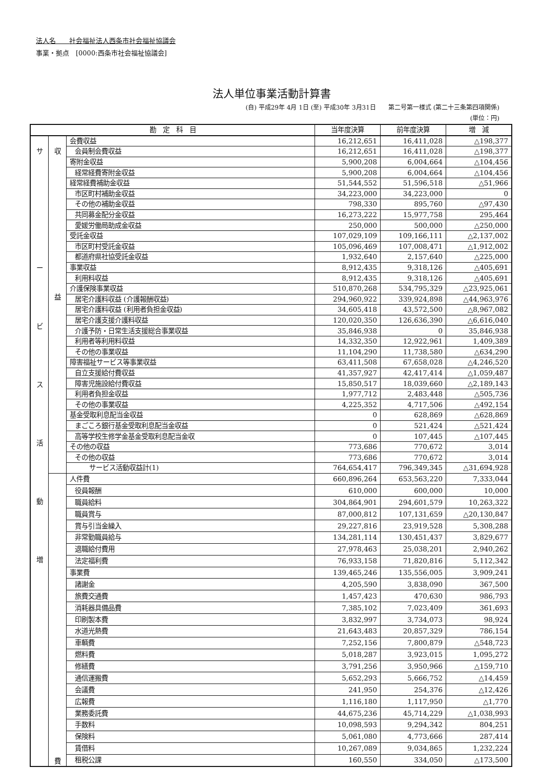法人名　　社会福祉法人西条市社会福祉協議会
事業・拠点　[0000:西条市社会福祉協議会]
法人単位事業活動計算書
(自) 平成29年 4月 1日 (至) 平成30年 3月31日　　第二号第一様式 (第二十三条第四項関係)
(単位：円)
| 勘 定 科 目 | | | 当年度決算 | 前年度決算 | 増 減 |
| --- | --- | --- | --- | --- | --- |
| サ ー ビ ス 活 動 増 | 収 益 | 会費収益 | 16,212,651 | 16,411,028 | △198,377 |
| | | 会員制会費収益 | 16,212,651 | 16,411,028 | △198,377 |
| | | 寄附金収益 | 5,900,208 | 6,004,664 | △104,456 |
| | | 経常経費寄附金収益 | 5,900,208 | 6,004,664 | △104,456 |
| | | 経常経費補助金収益 | 51,544,552 | 51,596,518 | △51,966 |
| | | 市区町村補助金収益 | 34,223,000 | 34,223,000 | 0 |
| | | その他の補助金収益 | 798,330 | 895,760 | △97,430 |
| | | 共同募金配分金収益 | 16,273,222 | 15,977,758 | 295,464 |
| | | 愛媛労働局助成金収益 | 250,000 | 500,000 | △250,000 |
| | | 受託金収益 | 107,029,109 | 109,166,111 | △2,137,002 |
| | | 市区町村受託金収益 | 105,096,469 | 107,008,471 | △1,912,002 |
| | | 都道府県社協受託金収益 | 1,932,640 | 2,157,640 | △225,000 |
| | | 事業収益 | 8,912,435 | 9,318,126 | △405,691 |
| | | 利用料収益 | 8,912,435 | 9,318,126 | △405,691 |
| | | 介護保険事業収益 | 510,870,268 | 534,795,329 | △23,925,061 |
| | | 居宅介護料収益 (介護報酬収益) | 294,960,922 | 339,924,898 | △44,963,976 |
| | | 居宅介護料収益 (利用者負担金収益) | 34,605,418 | 43,572,500 | △8,967,082 |
| | | 居宅介護支援介護料収益 | 120,020,350 | 126,636,390 | △6,616,040 |
| | | 介護予防・日常生活支援総合事業収益 | 35,846,938 | 0 | 35,846,938 |
| | | 利用者等利用料収益 | 14,332,350 | 12,922,961 | 1,409,389 |
| | | その他の事業収益 | 11,104,290 | 11,738,580 | △634,290 |
| | | 障害福祉サービス等事業収益 | 63,411,508 | 67,658,028 | △4,246,520 |
| | | 自立支援給付費収益 | 41,357,927 | 42,417,414 | △1,059,487 |
| | | 障害児施設給付費収益 | 15,850,517 | 18,039,660 | △2,189,143 |
| | | 利用者負担金収益 | 1,977,712 | 2,483,448 | △505,736 |
| | | その他の事業収益 | 4,225,352 | 4,717,506 | △492,154 |
| | | 基金受取利息配当金収益 | 0 | 628,869 | △628,869 |
| | | まごころ銀行基金受取利息配当金収益 | 0 | 521,424 | △521,424 |
| | | 高等学校生修学金基金受取利息配当金収 | 0 | 107,445 | △107,445 |
| | | その他の収益 | 773,686 | 770,672 | 3,014 |
| | | その他の収益 | 773,686 | 770,672 | 3,014 |
| | | サービス活動収益計(1) | 764,654,417 | 796,349,345 | △31,694,928 |
| | 費 | 人件費 | 660,896,264 | 653,563,220 | 7,333,044 |
| | | 役員報酬 | 610,000 | 600,000 | 10,000 |
| | | 職員給料 | 304,864,901 | 294,601,579 | 10,263,322 |
| | | 職員賞与 | 87,000,812 | 107,131,659 | △20,130,847 |
| | | 賞与引当金繰入 | 29,227,816 | 23,919,528 | 5,308,288 |
| | | 非常勤職員給与 | 134,281,114 | 130,451,437 | 3,829,677 |
| | | 退職給付費用 | 27,978,463 | 25,038,201 | 2,940,262 |
| | | 法定福利費 | 76,933,158 | 71,820,816 | 5,112,342 |
| | | 事業費 | 139,465,246 | 135,556,005 | 3,909,241 |
| | | 諸謝金 | 4,205,590 | 3,838,090 | 367,500 |
| | | 旅費交通費 | 1,457,423 | 470,630 | 986,793 |
| | | 消耗器具備品費 | 7,385,102 | 7,023,409 | 361,693 |
| | | 印刷製本費 | 3,832,997 | 3,734,073 | 98,924 |
| | | 水道光熱費 | 21,643,483 | 20,857,329 | 786,154 |
| | | 車輌費 | 7,252,156 | 7,800,879 | △548,723 |
| | | 燃料費 | 5,018,287 | 3,923,015 | 1,095,272 |
| | | 修繕費 | 3,791,256 | 3,950,966 | △159,710 |
| | | 通信運搬費 | 5,652,293 | 5,666,752 | △14,459 |
| | | 会議費 | 241,950 | 254,376 | △12,426 |
| | | 広報費 | 1,116,180 | 1,117,950 | △1,770 |
| | | 業務委託費 | 44,675,236 | 45,714,229 | △1,038,993 |
| | | 手数料 | 10,098,593 | 9,294,342 | 804,251 |
| | | 保険料 | 5,061,080 | 4,773,666 | 287,414 |
| | | 賃借料 | 10,267,089 | 9,034,865 | 1,232,224 |
| | | 租税公課 | 160,550 | 334,050 | △173,500 |